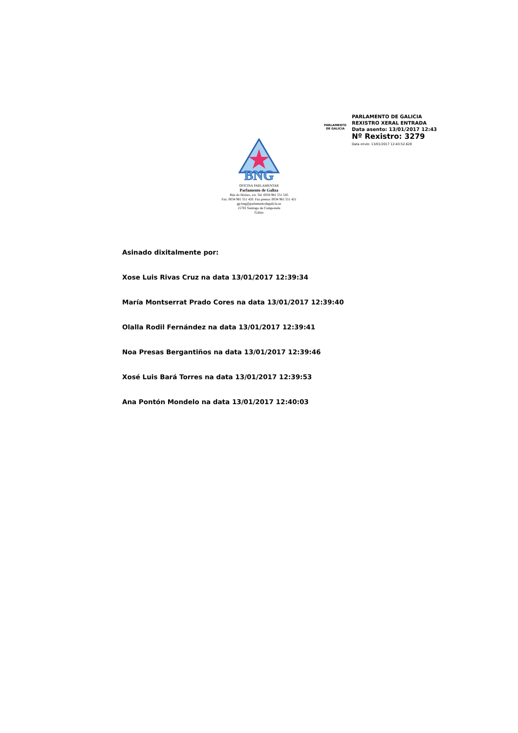PARLAMENTO
DE GALICIA
PARLAMENTO DE GALICIA
REXISTRO XERAL ENTRADA
Data asento: 13/01/2017 12:43
Nº Rexistro: 3279
Data envío: 13/01/2017 12:43:52.628
BNG
OFICINA PARLAMENTAR
Parlamento de Galiza
Rúa do Hórreo, s/n. Tel. 0034 981 551 545
Fax. 0034 981 551 420. Fax prensa: 0034 981 551 421
gp-bng@parlamentodegalicia.es
15702 Santiago de Compostela
Galiza
Asinado dixitalmente por:
Xose Luis Rivas Cruz na data 13/01/2017 12:39:34
María Montserrat Prado Cores na data 13/01/2017 12:39:40
Olalla Rodil Fernández na data 13/01/2017 12:39:41
Noa Presas Bergantiños na data 13/01/2017 12:39:46
Xosé Luis Bará Torres na data 13/01/2017 12:39:53
Ana Pontón Mondelo na data 13/01/2017 12:40:03